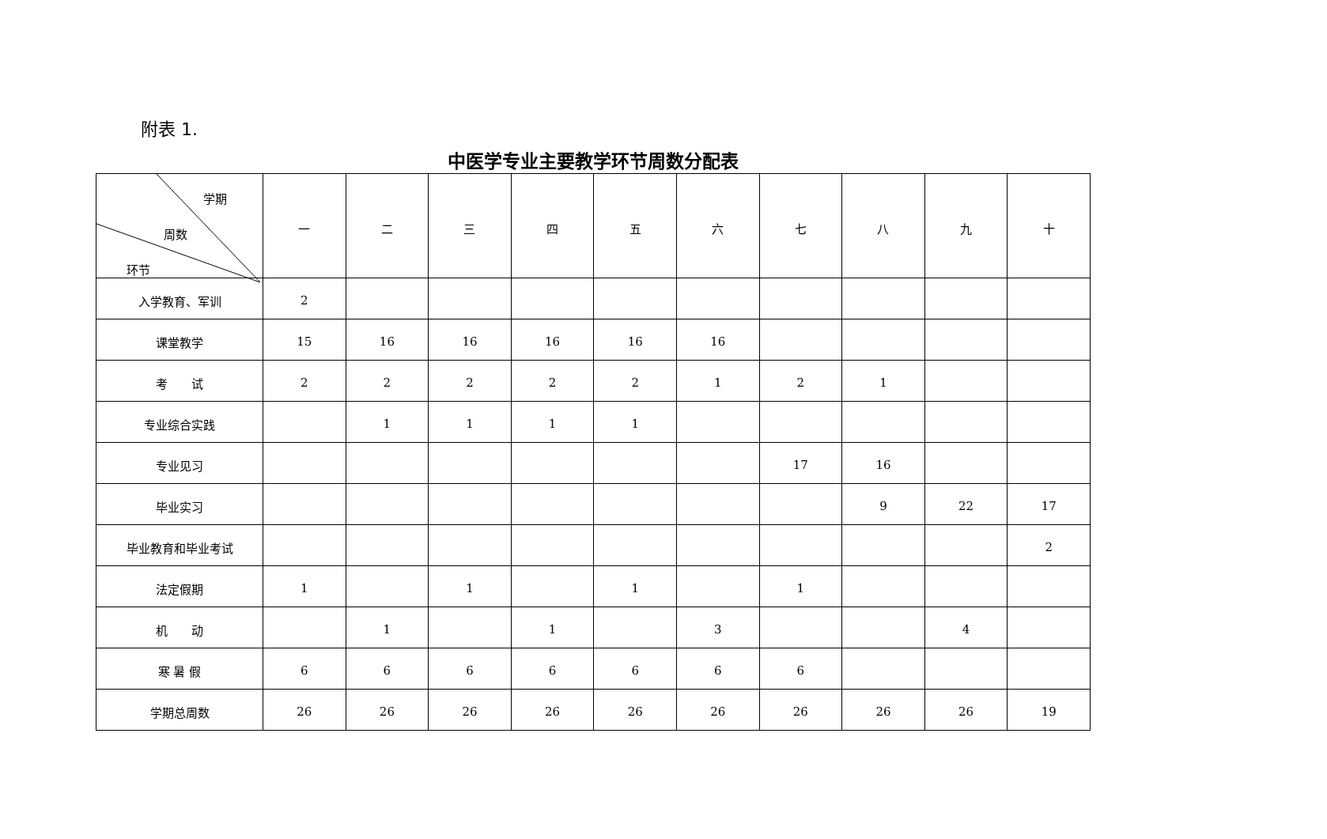附表 1.
中医学专业主要教学环节周数分配表
| 学期 周数 环节 | 一 | 二 | 三 | 四 | 五 | 六 | 七 | 八 | 九 | 十 |
| --- | --- | --- | --- | --- | --- | --- | --- | --- | --- | --- |
| 入学教育、军训 | 2 | | | | | | | | | |
| 课堂教学 | 15 | 16 | 16 | 16 | 16 | 16 | | | | |
| 考 试 | 2 | 2 | 2 | 2 | 2 | 1 | 2 | 1 | | |
| 专业综合实践 | | 1 | 1 | 1 | 1 | | | | | |
| 专业见习 | | | | | | | 17 | 16 | | |
| 毕业实习 | | | | | | | | 9 | 22 | 17 |
| 毕业教育和毕业考试 | | | | | | | | | | 2 |
| 法定假期 | 1 | | 1 | | 1 | | 1 | | | |
| 机 动 | | 1 | | 1 | | 3 | | | 4 | |
| 寒 暑 假 | 6 | 6 | 6 | 6 | 6 | 6 | 6 | | | |
| 学期总周数 | 26 | 26 | 26 | 26 | 26 | 26 | 26 | 26 | 26 | 19 |